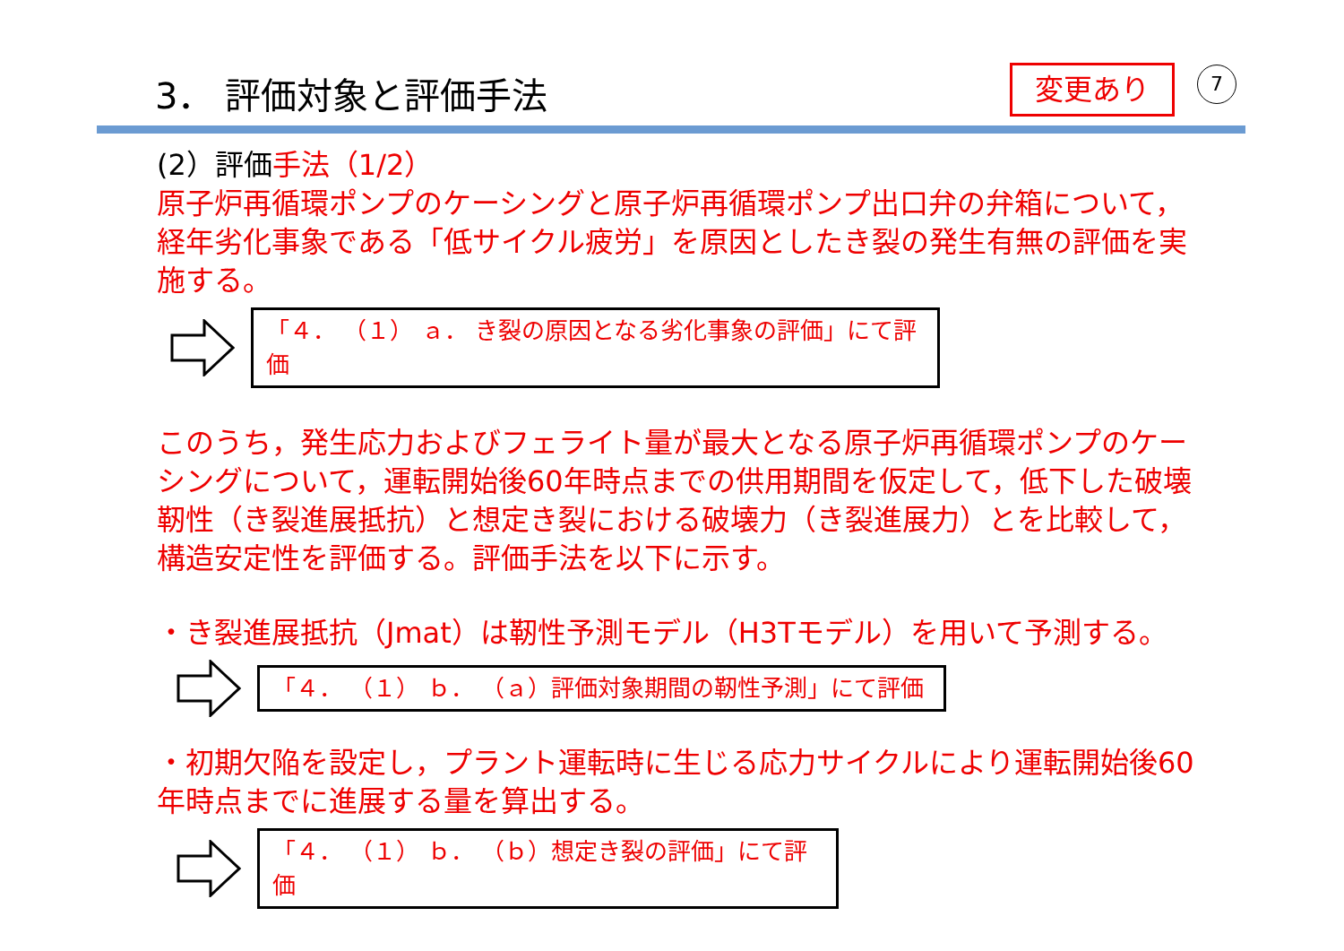3． 評価対象と評価手法 変更あり 7
(2）評価手法（1/2）
原子炉再循環ポンプのケーシングと原子炉再循環ポンプ出口弁の弁箱について，経年劣化事象である「低サイクル疲労」を原因としたき裂の発生有無の評価を実施する。
「４． （１） ａ． き裂の原因となる劣化事象の評価」にて評価
このうち，発生応力およびフェライト量が最大となる原子炉再循環ポンプのケーシングについて，運転開始後60年時点までの供用期間を仮定して，低下した破壊靭性（き裂進展抵抗）と想定き裂における破壊力（き裂進展力）とを比較して，構造安定性を評価する。評価手法を以下に示す。
・き裂進展抵抗（Jmat）は靭性予測モデル（H3Tモデル）を用いて予測する。
「４． （１） ｂ． （ａ）評価対象期間の靭性予測」にて評価
・初期欠陥を設定し，プラント運転時に生じる応力サイクルにより運転開始後60年時点までに進展する量を算出する。
「４． （１） ｂ． （ｂ）想定き裂の評価」にて評価